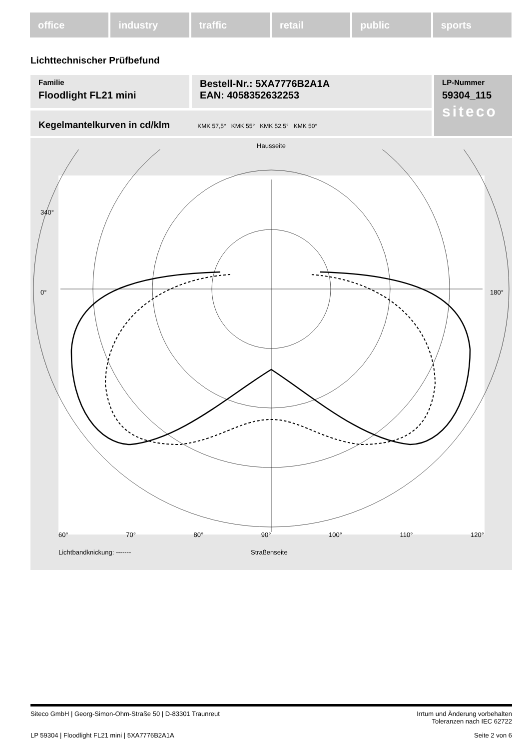office industry traffic retail public sports
Lichttechnischer Prüfbefund
Familie
Floodlight FL21 mini
Bestell-Nr.: 5XA7776B2A1A
EAN: 4058352632253
LP-Nummer
59304_115
siteco
Kegelmantelkurven in cd/klm KMK 57,5° KMK 55° KMK 52,5° KMK 50°
Hausseite
340°
0°
180°
60° 70° 80° 90° 100° 110° 120°
Lichtbandknickung: ------- Straßenseite
Siteco GmbH | Georg-Simon-Ohm-Straße 50 | D-83301 Traunreut Irrtum und Änderung vorbehalten
Toleranzen nach IEC 62722
LP 59304 | Floodlight FL21 mini | 5XA7776B2A1A Seite 2 von 6